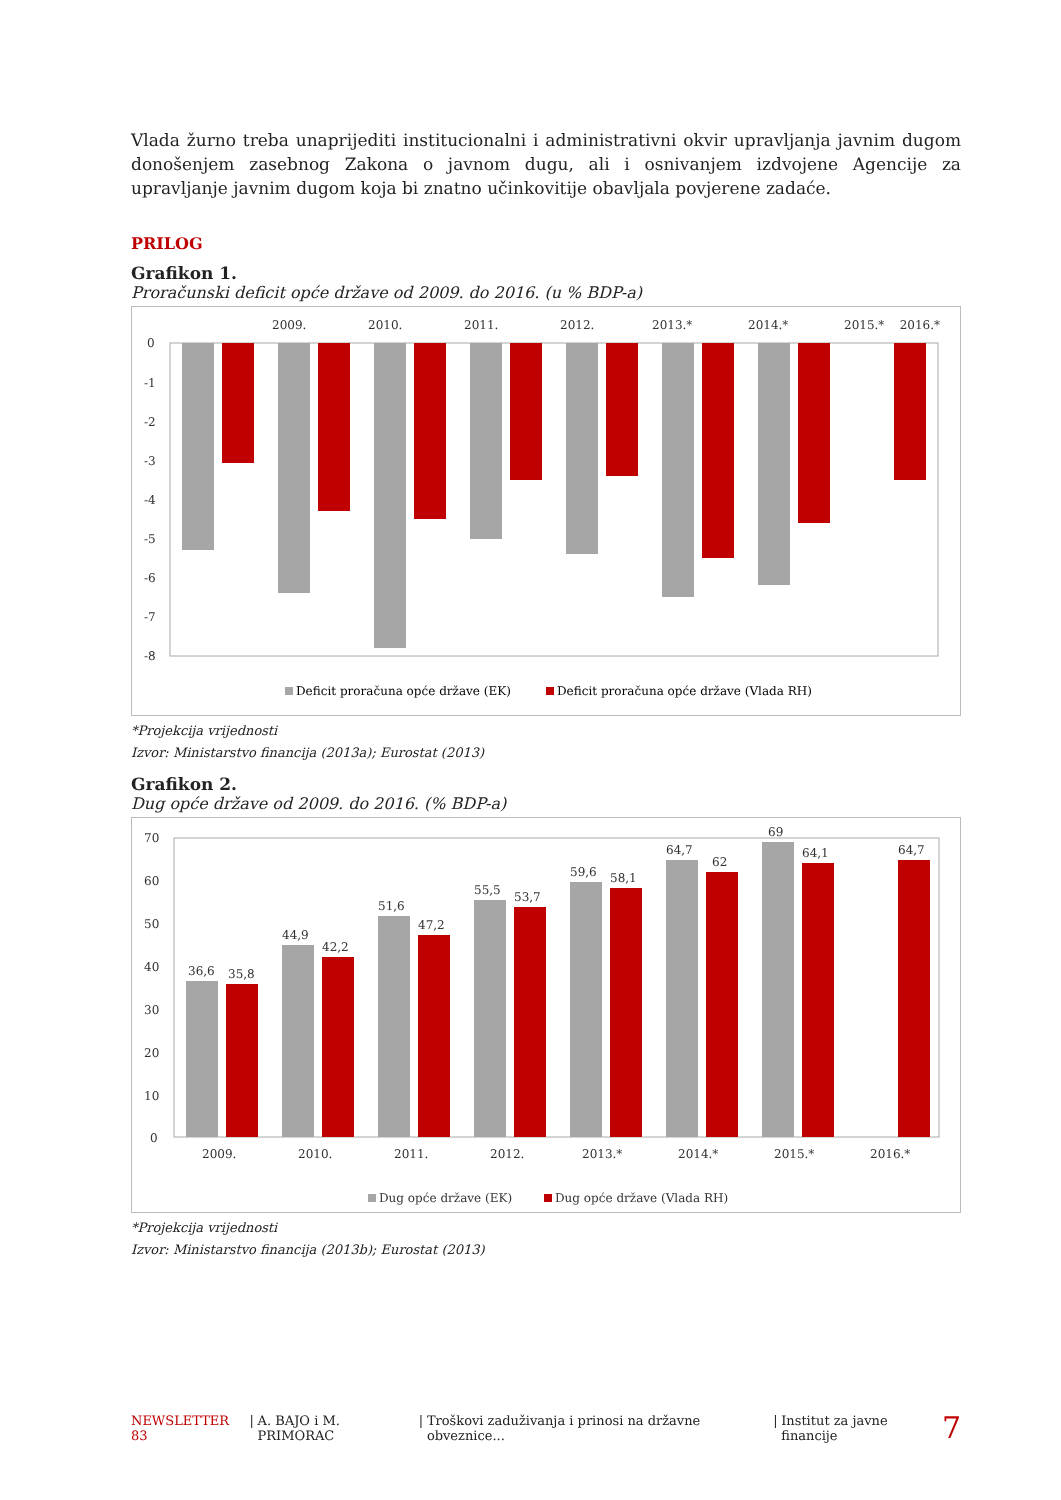Vlada žurno treba unaprijediti institucionalni i administrativni okvir upravljanja javnim dugom donošenjem zasebnog Zakona o javnom dugu, ali i osnivanjem izdvojene Agencije za upravljanje javnim dugom koja bi znatno učinkovitije obavljala povjerene zadaće.
PRILOG
Grafikon 1.
Proračunski deficit opće države od 2009. do 2016. (u % BDP-a)
2009.
2010.
2011.
2012.
2013.*
2014.*
2015.*
2016.*
0
-1
-2
-3
-4
-5
-6
-7
-8
Deficit proračuna opće države (EK)
Deficit proračuna opće države (Vlada RH)
*Projekcija vrijednosti
Izvor: Ministarstvo financija (2013a); Eurostat (2013)
Grafikon 2.
Dug opće države od 2009. do 2016. (% BDP-a)
70
60
50
40
30
20
10
0
2009.
2010.
2011.
2012.
2013.*
2014.*
2015.*
2016.*
36,6
35,8
44,9
42,2
51,6
47,2
55,5
53,7
59,6
58,1
64,7
62
69
64,1
64,7
Dug opće države (EK)
Dug opće države (Vlada RH)
*Projekcija vrijednosti
Izvor: Ministarstvo financija (2013b); Eurostat (2013)
NEWSLETTER 83 | A. BAJO i M. PRIMORAC | Troškovi zaduživanja i prinosi na državne obveznice... | Institut za javne financije 7